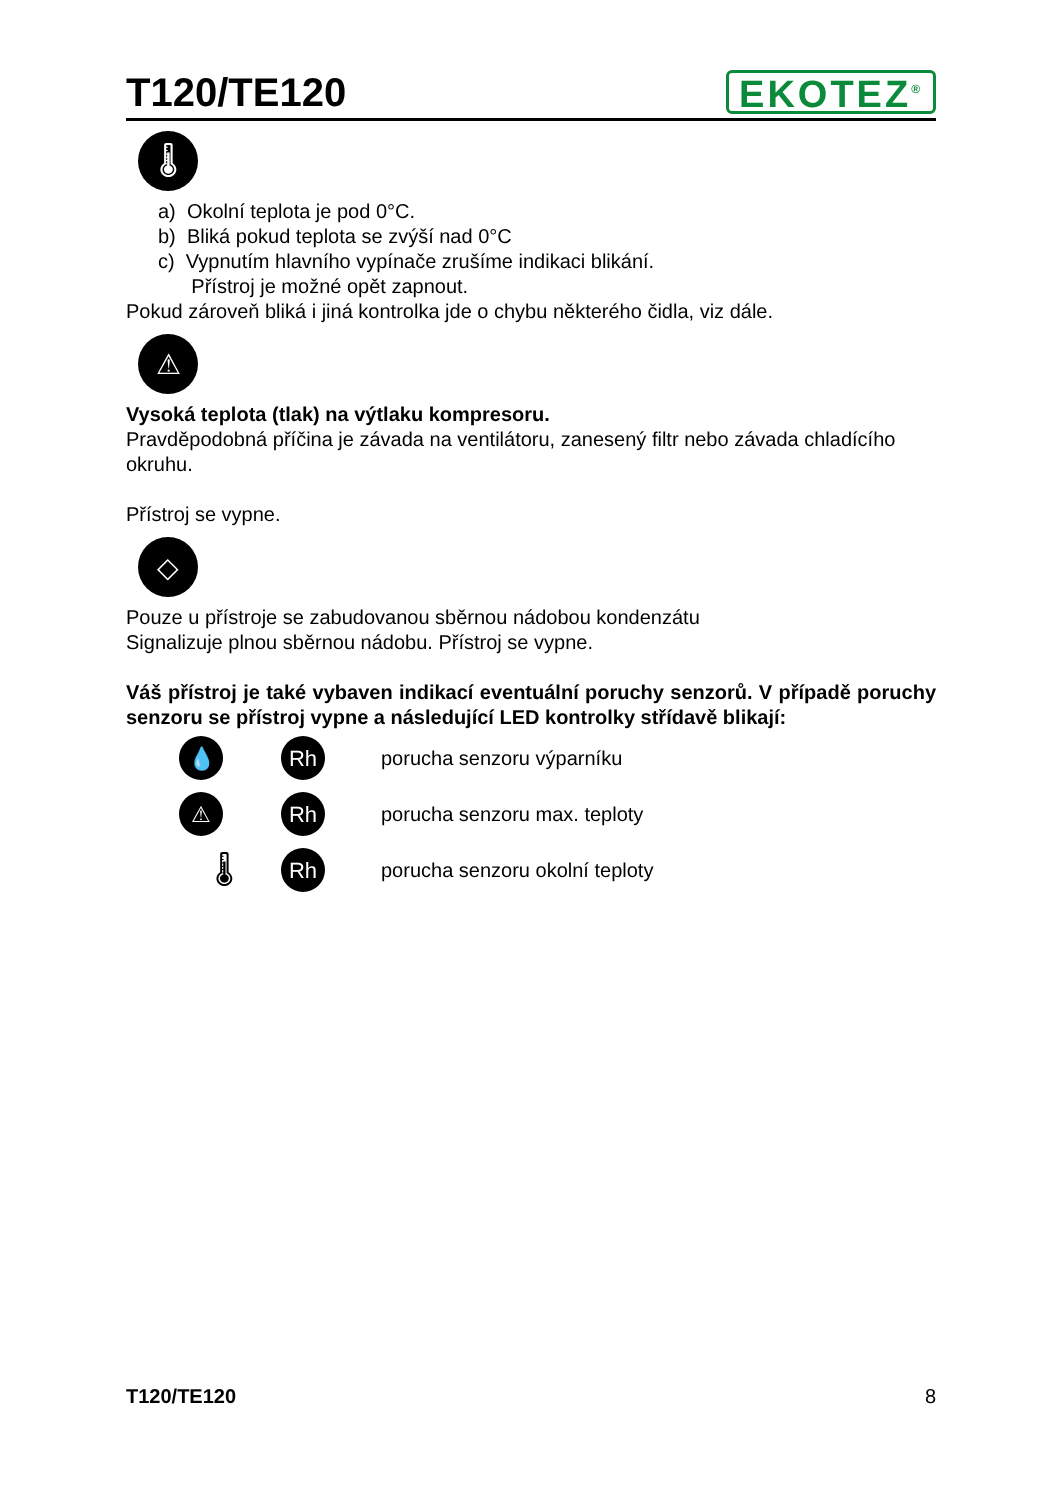T120/TE120
EKOTEZ<sup>®</sup>
🌡
a) Okolní teplota je pod 0°C.
b) Bliká pokud teplota se zvýší nad 0°C
c) Vypnutím hlavního vypínače zrušíme indikaci blikání.
Přístroj je možné opět zapnout.
Pokud zároveň bliká i jiná kontrolka jde o chybu některého čidla, viz dále.
⚠
Vysoká teplota (tlak) na výtlaku kompresoru.
Pravděpodobná příčina je závada na ventilátoru, zanesený filtr nebo závada chladícího okruhu.
Přístroj se vypne.
◇
Pouze u přístroje se zabudovanou sběrnou nádobou kondenzátu
Signalizuje plnou sběrnou nádobu. Přístroj se vypne.
Váš přístroj je také vybaven indikací eventuální poruchy senzorů. V případě poruchy senzoru se přístroj vypne a následující LED kontrolky střídavě blikají:
💧 Rh
porucha senzoru výparníku
⚠ Rh
porucha senzoru max. teploty
🌡
Rh
porucha senzoru okolní teploty
T120/TE120 8